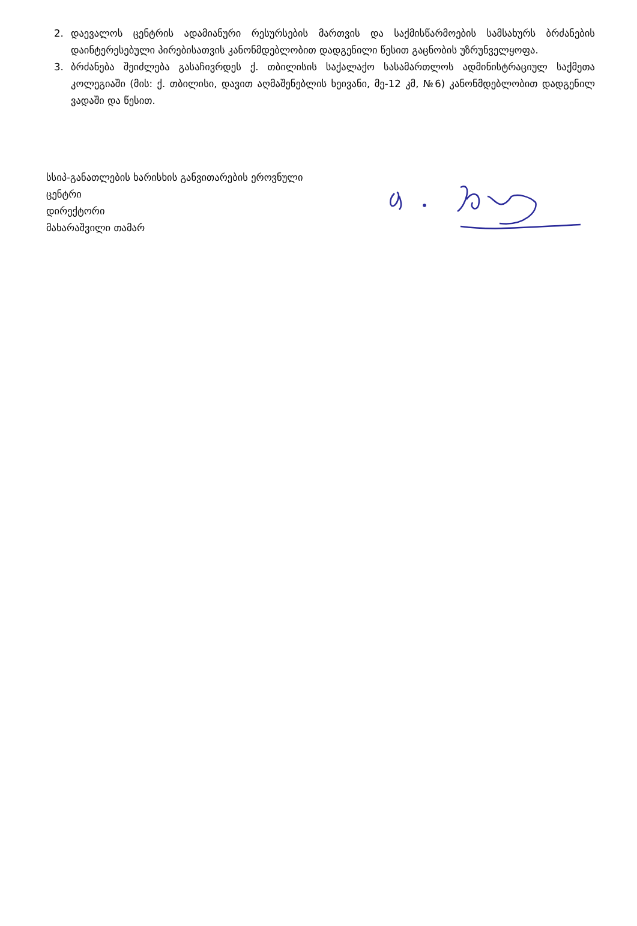2. დაევალოს ცენტრის ადამიანური რესურსების მართვის და საქმისწარმოების სამსახურს ბრძანების დაინტერესებული პირებისათვის კანონმდებლობით დადგენილი წესით გაცნობის უზრუნველყოფა.
3. ბრძანება შეიძლება გასაჩივრდეს ქ. თბილისის საქალაქო სასამართლოს ადმინისტრაციულ საქმეთა კოლეგიაში (მის: ქ. თბილისი, დავით აღმაშენებლის ხეივანი, მე-12 კმ, №6) კანონმდებლობით დადგენილ ვადაში და წესით.
სსიპ-განათლების ხარისხის განვითარების ეროვნული
ცენტრი
დირექტორი
მახარაშვილი თამარ